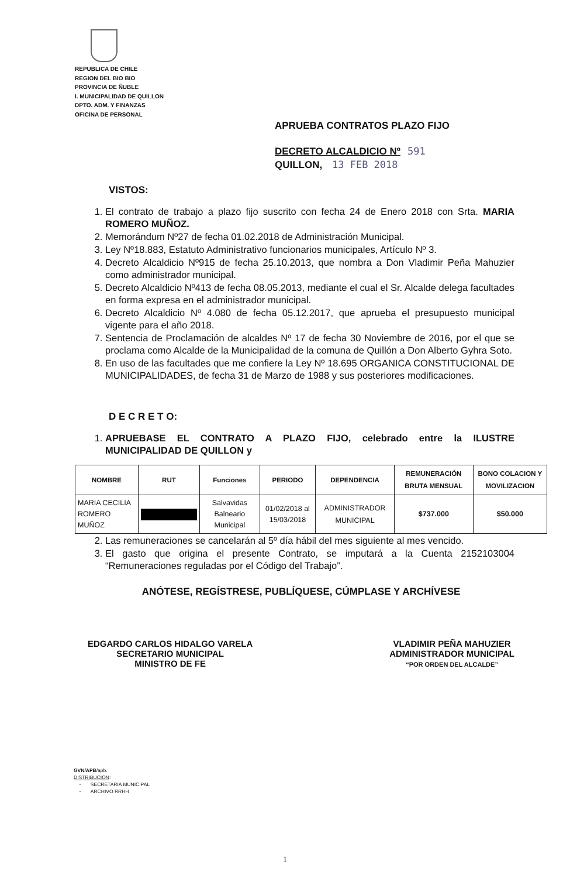REPUBLICA DE CHILE
REGION DEL BIO BIO
PROVINCIA DE ÑUBLE
I. MUNICIPALIDAD DE QUILLON
DPTO. ADM. Y FINANZAS
OFICINA DE PERSONAL
APRUEBA CONTRATOS PLAZO FIJO
DECRETO ALCALDICIO Nº 591
QUILLON, 13 FEB 2018
VISTOS:
1. El contrato de trabajo a plazo fijo suscrito con fecha 24 de Enero 2018 con Srta. MARIA ROMERO MUÑOZ.
2. Memorándum Nº27 de fecha 01.02.2018 de Administración Municipal.
3. Ley Nº18.883, Estatuto Administrativo funcionarios municipales, Artículo Nº 3.
4. Decreto Alcaldicio Nº915 de fecha 25.10.2013, que nombra a Don Vladimir Peña Mahuzier como administrador municipal.
5. Decreto Alcaldicio Nº413 de fecha 08.05.2013, mediante el cual el Sr. Alcalde delega facultades en forma expresa en el administrador municipal.
6. Decreto Alcaldicio Nº 4.080 de fecha 05.12.2017, que aprueba el presupuesto municipal vigente para el año 2018.
7. Sentencia de Proclamación de alcaldes Nº 17 de fecha 30 Noviembre de 2016, por el que se proclama como Alcalde de la Municipalidad de la comuna de Quillón a Don Alberto Gyhra Soto.
8. En uso de las facultades que me confiere la Ley Nº 18.695 ORGANICA CONSTITUCIONAL DE MUNICIPALIDADES, de fecha 31 de Marzo de 1988 y sus posteriores modificaciones.
D E C R E T O:
1. APRUEBASE EL CONTRATO A PLAZO FIJO, celebrado entre la ILUSTRE MUNICIPALIDAD DE QUILLON y
| NOMBRE | RUT | Funciones | PERIODO | DEPENDENCIA | REMUNERACIÓN BRUTA MENSUAL | BONO COLACION Y MOVILIZACION |
| --- | --- | --- | --- | --- | --- | --- |
| MARIA CECILIA ROMERO MUÑOZ | | Salvavidas Balneario Municipal | 01/02/2018 al 15/03/2018 | ADMINISTRADOR MUNICIPAL | $737.000 | $50.000 |
2. Las remuneraciones se cancelarán al 5º día hábil del mes siguiente al mes vencido.
3. El gasto que origina el presente Contrato, se imputará a la Cuenta 2152103004 “Remuneraciones reguladas por el Código del Trabajo”.
ANÓTESE, REGÍSTRESE, PUBLÍQUESE, CÚMPLASE Y ARCHÍVESE
EDGARDO CARLOS HIDALGO VARELA
SECRETARIO MUNICIPAL
MINISTRO DE FE
VLADIMIR PEÑA MAHUZIER
ADMINISTRADOR MUNICIPAL
“POR ORDEN DEL ALCALDE”
GVN/APB/apb.
DISTRIBUCION:
- SECRETARIA MUNICIPAL
- ARCHIVO RRHH
1